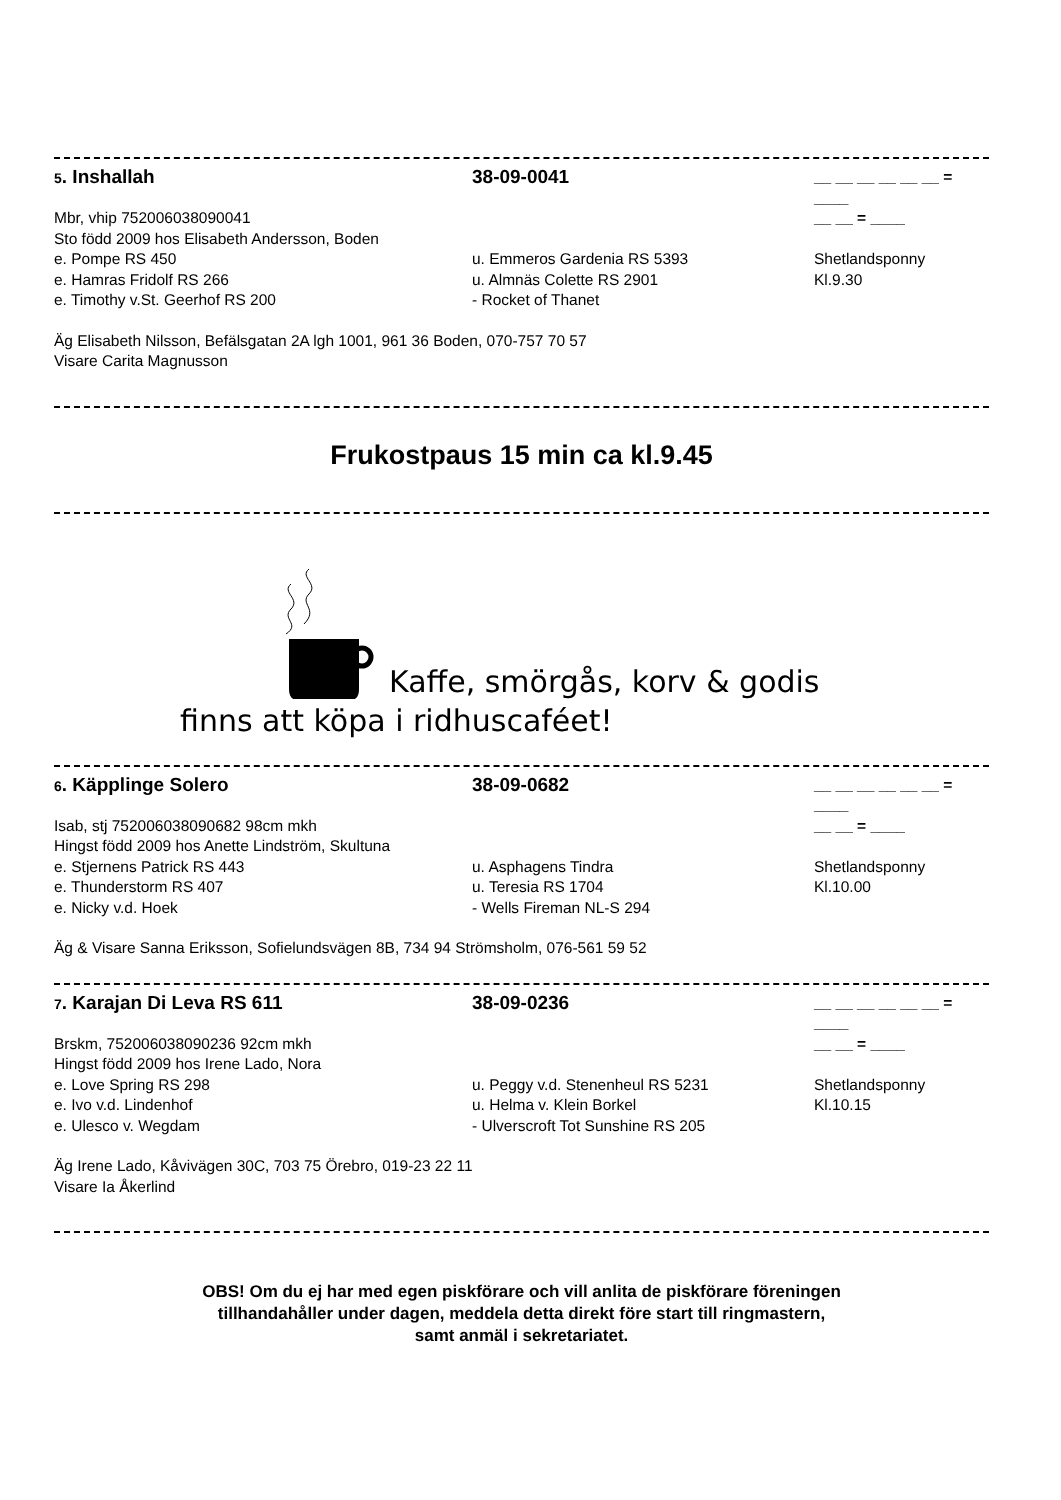5. Inshallah 38-09-0041
__ __ __ __ __ __ = ____
Mbr, vhip 752006038090041 __ __ = ____
Sto född 2009 hos Elisabeth Andersson, Boden
e. Pompe RS 450 u. Emmeros Gardenia RS 5393 Shetlandsponny
e. Hamras Fridolf RS 266 u. Almnäs Colette RS 2901 Kl.9.30
e. Timothy v.St. Geerhof RS 200 - Rocket of Thanet
Äg Elisabeth Nilsson, Befälsgatan 2A lgh 1001, 961 36 Boden, 070-757 70 57
Visare Carita Magnusson
Frukostpaus 15 min ca kl.9.45
Kaffe, smörgås, korv & godis
finns att köpa i ridhuscaféet!
6. Käpplinge Solero 38-09-0682
__ __ __ __ __ __ = ____
Isab, stj 752006038090682 98cm mkh __ __ = ____
Hingst född 2009 hos Anette Lindström, Skultuna
e. Stjernens Patrick RS 443 u. Asphagens Tindra Shetlandsponny
e. Thunderstorm RS 407 u. Teresia RS 1704 Kl.10.00
e. Nicky v.d. Hoek - Wells Fireman NL-S 294
Äg & Visare Sanna Eriksson, Sofielundsvägen 8B, 734 94 Strömsholm, 076-561 59 52
7. Karajan Di Leva RS 611 38-09-0236
__ __ __ __ __ __ = ____
Brskm, 752006038090236 92cm mkh __ __ = ____
Hingst född 2009 hos Irene Lado, Nora
e. Love Spring RS 298 u. Peggy v.d. Stenenheul RS 5231 Shetlandsponny
e. Ivo v.d. Lindenhof u. Helma v. Klein Borkel Kl.10.15
e. Ulesco v. Wegdam - Ulverscroft Tot Sunshine RS 205
Äg Irene Lado, Kåvivägen 30C, 703 75 Örebro, 019-23 22 11
Visare Ia Åkerlind
OBS! Om du ej har med egen piskförare och vill anlita de piskförare föreningen
tillhandahåller under dagen, meddela detta direkt före start till ringmastern,
samt anmäl i sekretariatet.